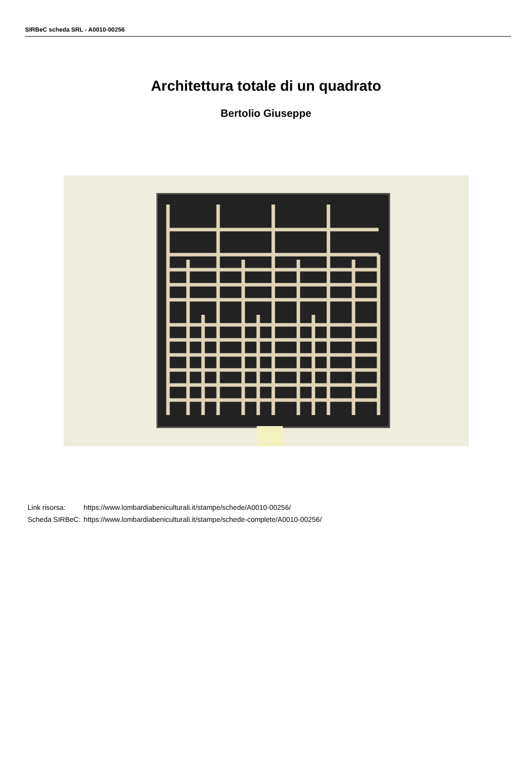SIRBeC scheda SRL - A0010-00256
Architettura totale di un quadrato
Bertolio Giuseppe
| Link risorsa: | https://www.lombardiabeniculturali.it/stampe/schede/A0010-00256/ |
| Scheda SIRBeC: | https://www.lombardiabeniculturali.it/stampe/schede-complete/A0010-00256/ |